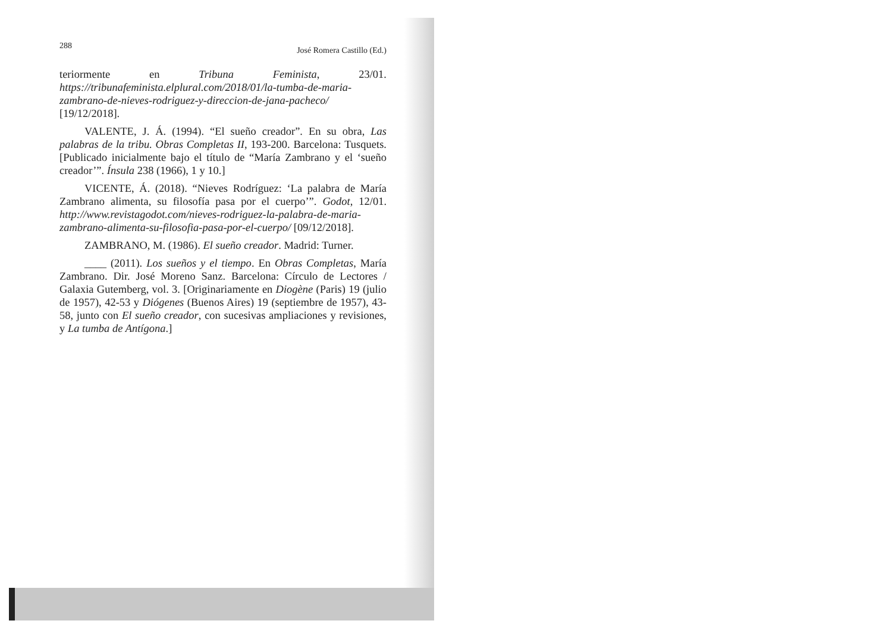288 José Romera Castillo (Ed.)
teriormente en Tribuna Feminista, 23/01. https://tribunafeminista.elplural.com/2018/01/la-tumba-de-maria-zambrano-de-nieves-rodriguez-y-direccion-de-jana-pacheco/ [19/12/2018].
VALENTE, J. Á. (1994). “El sueño creador”. En su obra, Las palabras de la tribu. Obras Completas II, 193-200. Barcelona: Tusquets. [Publicado inicialmente bajo el título de “María Zambrano y el ‘sueño creador’”. Ínsula 238 (1966), 1 y 10.]
VICENTE, Á. (2018). “Nieves Rodríguez: ‘La palabra de María Zambrano alimenta, su filosofía pasa por el cuerpo’”. Godot, 12/01. http://www.revistagodot.com/nieves-rodriguez-la-palabra-de-maria-zambrano-alimenta-su-filosofia-pasa-por-el-cuerpo/ [09/12/2018].
ZAMBRANO, M. (1986). El sueño creador. Madrid: Turner.
____ (2011). Los sueños y el tiempo. En Obras Completas, María Zambrano. Dir. José Moreno Sanz. Barcelona: Círculo de Lectores / Galaxia Gutemberg, vol. 3. [Originariamente en Diogène (Paris) 19 (julio de 1957), 42-53 y Diógenes (Buenos Aires) 19 (septiembre de 1957), 43-58, junto con El sueño creador, con sucesivas ampliaciones y revisiones, y La tumba de Antígona.]